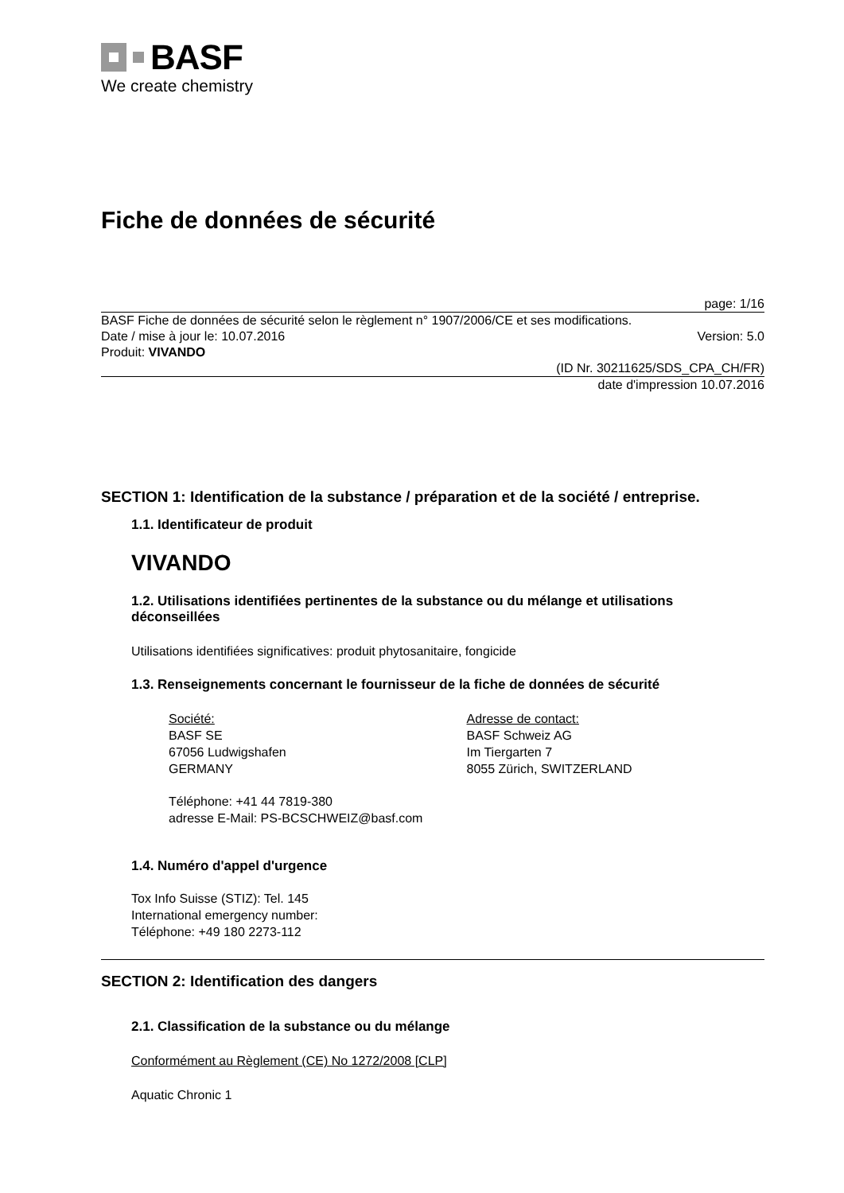BASF
We create chemistry
Fiche de données de sécurité
page: 1/16
BASF Fiche de données de sécurité selon le règlement n° 1907/2006/CE et ses modifications.
Date / mise à jour le: 10.07.2016 Version: 5.0
Produit: VIVANDO
(ID Nr. 30211625/SDS_CPA_CH/FR)
date d'impression 10.07.2016
SECTION 1: Identification de la substance / préparation et de la société / entreprise.
1.1. Identificateur de produit
VIVANDO
1.2. Utilisations identifiées pertinentes de la substance ou du mélange et utilisations déconseillées
Utilisations identifiées significatives: produit phytosanitaire, fongicide
1.3. Renseignements concernant le fournisseur de la fiche de données de sécurité
Société:
BASF SE
67056 Ludwigshafen
GERMANY
Adresse de contact:
BASF Schweiz AG
Im Tiergarten 7
8055 Zürich, SWITZERLAND
Téléphone: +41 44 7819-380
adresse E-Mail: PS-BCSCHWEIZ@basf.com
1.4. Numéro d'appel d'urgence
Tox Info Suisse (STIZ): Tel. 145
International emergency number:
Téléphone: +49 180 2273-112
SECTION 2: Identification des dangers
2.1. Classification de la substance ou du mélange
Conformément au Règlement (CE) No 1272/2008 [CLP]
Aquatic Chronic 1